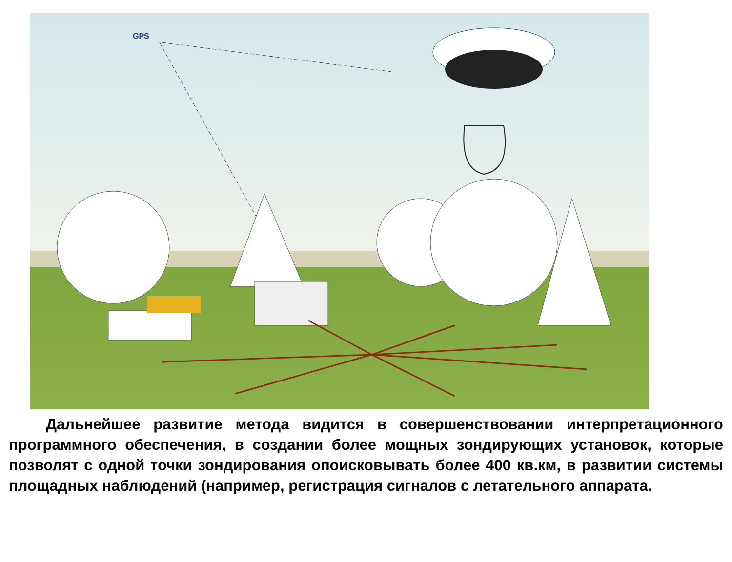GPS
Дальнейшее развитие метода видится в совершенствовании интерпретационного программного обеспечения, в создании более мощных зондирующих установок, которые позволят с одной точки зондирования опоисковывать более 400 кв.км, в развитии системы площадных наблюдений (например, регистрация сигналов с летательного аппарата.